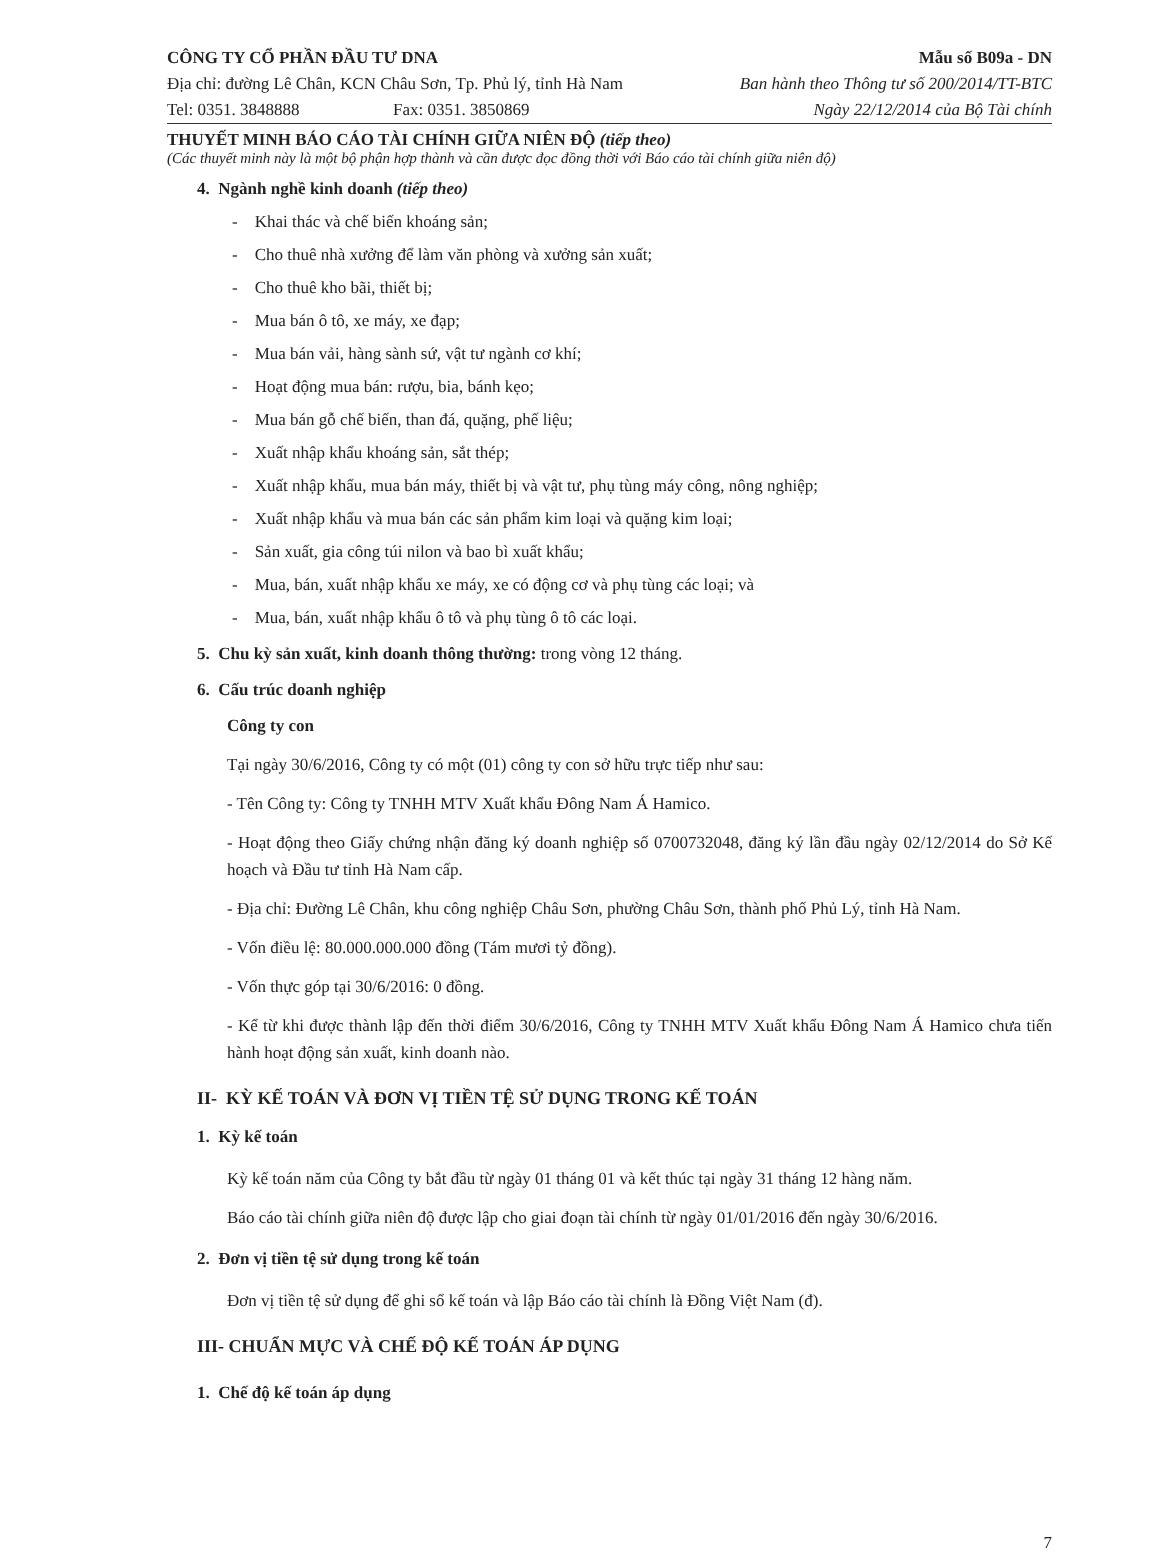CÔNG TY CỔ PHẦN ĐẦU TƯ DNA
Địa chỉ: đường Lê Chân, KCN Châu Sơn, Tp. Phủ lý, tỉnh Hà Nam
Tel: 0351. 3848888 Fax: 0351. 3850869
Mẫu số B09a - DN
Ban hành theo Thông tư số 200/2014/TT-BTC
Ngày 22/12/2014 của Bộ Tài chính
THUYẾT MINH BÁO CÁO TÀI CHÍNH GIỮA NIÊN ĐỘ (tiếp theo)
(Các thuyết minh này là một bộ phận hợp thành và cần được đọc đồng thời với Báo cáo tài chính giữa niên độ)
4. Ngành nghề kinh doanh (tiếp theo)
- Khai thác và chế biến khoáng sản;
- Cho thuê nhà xưởng để làm văn phòng và xưởng sản xuất;
- Cho thuê kho bãi, thiết bị;
- Mua bán ô tô, xe máy, xe đạp;
- Mua bán vải, hàng sành sứ, vật tư ngành cơ khí;
- Hoạt động mua bán: rượu, bia, bánh kẹo;
- Mua bán gỗ chế biến, than đá, quặng, phế liệu;
- Xuất nhập khẩu khoáng sản, sắt thép;
- Xuất nhập khẩu, mua bán máy, thiết bị và vật tư, phụ tùng máy công, nông nghiệp;
- Xuất nhập khẩu và mua bán các sản phẩm kim loại và quặng kim loại;
- Sản xuất, gia công túi nilon và bao bì xuất khẩu;
- Mua, bán, xuất nhập khẩu xe máy, xe có động cơ và phụ tùng các loại; và
- Mua, bán, xuất nhập khẩu ô tô và phụ tùng ô tô các loại.
5. Chu kỳ sản xuất, kinh doanh thông thường: trong vòng 12 tháng.
6. Cấu trúc doanh nghiệp
Công ty con
Tại ngày 30/6/2016, Công ty có một (01) công ty con sở hữu trực tiếp như sau:
- Tên Công ty: Công ty TNHH MTV Xuất khẩu Đông Nam Á Hamico.
- Hoạt động theo Giấy chứng nhận đăng ký doanh nghiệp số 0700732048, đăng ký lần đầu ngày 02/12/2014 do Sở Kế hoạch và Đầu tư tỉnh Hà Nam cấp.
- Địa chỉ: Đường Lê Chân, khu công nghiệp Châu Sơn, phường Châu Sơn, thành phố Phủ Lý, tỉnh Hà Nam.
- Vốn điều lệ: 80.000.000.000 đồng (Tám mươi tỷ đồng).
- Vốn thực góp tại 30/6/2016: 0 đồng.
- Kể từ khi được thành lập đến thời điểm 30/6/2016, Công ty TNHH MTV Xuất khẩu Đông Nam Á Hamico chưa tiến hành hoạt động sản xuất, kinh doanh nào.
II- KỲ KẾ TOÁN VÀ ĐƠN VỊ TIỀN TỆ SỬ DỤNG TRONG KẾ TOÁN
1. Kỳ kế toán
Kỳ kế toán năm của Công ty bắt đầu từ ngày 01 tháng 01 và kết thúc tại ngày 31 tháng 12 hàng năm.
Báo cáo tài chính giữa niên độ được lập cho giai đoạn tài chính từ ngày 01/01/2016 đến ngày 30/6/2016.
2. Đơn vị tiền tệ sử dụng trong kế toán
Đơn vị tiền tệ sử dụng để ghi sổ kế toán và lập Báo cáo tài chính là Đồng Việt Nam (đ).
III- CHUẨN MỰC VÀ CHẾ ĐỘ KẾ TOÁN ÁP DỤNG
1. Chế độ kế toán áp dụng
7